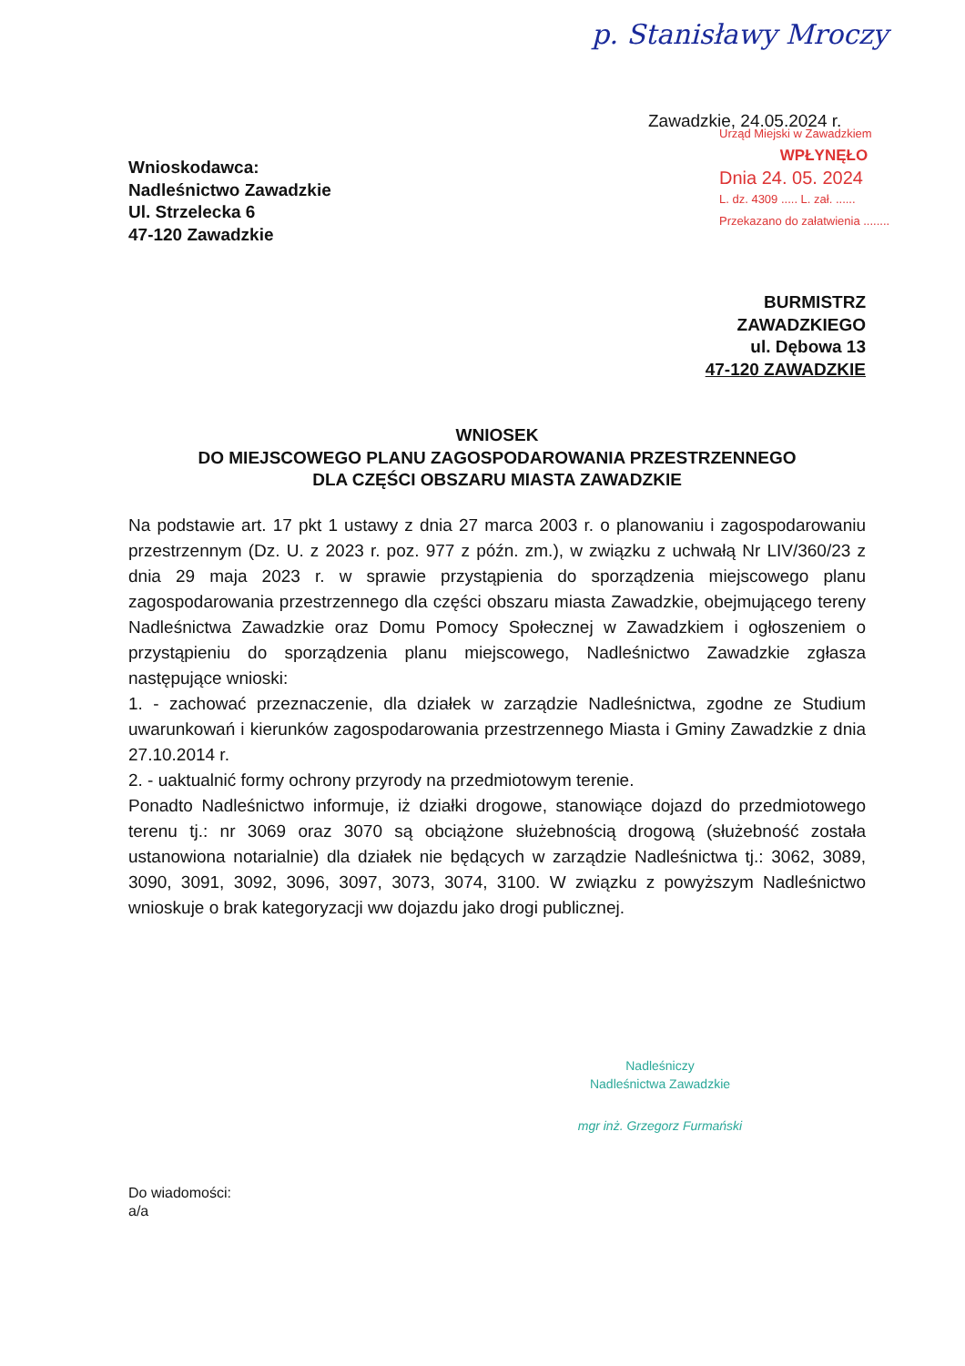p. Stanisławy Mroczy
Zawadzkie, 24.05.2024 r.
Urząd Miejski w Zawadzkiem
WPŁYNĘŁO
Dnia 24. 05. 2024
L. dz. 4309 ..... L. zał. ......
Przekazano do załatwienia ........
Wnioskodawca:
Nadleśnictwo Zawadzkie
Ul. Strzelecka 6
47-120 Zawadzkie
BURMISTRZ
ZAWADZKIEGO
ul. Dębowa 13
47-120 ZAWADZKIE
WNIOSEK
DO MIEJSCOWEGO PLANU ZAGOSPODAROWANIA PRZESTRZENNEGO
DLA CZĘŚCI OBSZARU MIASTA ZAWADZKIE
Na podstawie art. 17 pkt 1 ustawy z dnia 27 marca 2003 r. o planowaniu i zagospodarowaniu przestrzennym (Dz. U. z 2023 r. poz. 977 z późn. zm.), w związku z uchwałą Nr LIV/360/23 z dnia 29 maja 2023 r. w sprawie przystąpienia do sporządzenia miejscowego planu zagospodarowania przestrzennego dla części obszaru miasta Zawadzkie, obejmującego tereny Nadleśnictwa Zawadzkie oraz Domu Pomocy Społecznej w Zawadzkiem i ogłoszeniem o przystąpieniu do sporządzenia planu miejscowego, Nadleśnictwo Zawadzkie zgłasza następujące wnioski:
1. - zachować przeznaczenie, dla działek w zarządzie Nadleśnictwa, zgodne ze Studium uwarunkowań i kierunków zagospodarowania przestrzennego Miasta i Gminy Zawadzkie z dnia 27.10.2014 r.
2. - uaktualnić formy ochrony przyrody na przedmiotowym terenie.
Ponadto Nadleśnictwo informuje, iż działki drogowe, stanowiące dojazd do przedmiotowego terenu tj.: nr 3069 oraz 3070 są obciążone służebnością drogową (służebność została ustanowiona notarialnie) dla działek nie będących w zarządzie Nadleśnictwa tj.: 3062, 3089, 3090, 3091, 3092, 3096, 3097, 3073, 3074, 3100. W związku z powyższym Nadleśnictwo wnioskuje o brak kategoryzacji ww dojazdu jako drogi publicznej.
Nadleśniczy
Nadleśnictwa Zawadzkie
mgr inż. Grzegorz Furmański
Do wiadomości:
a/a